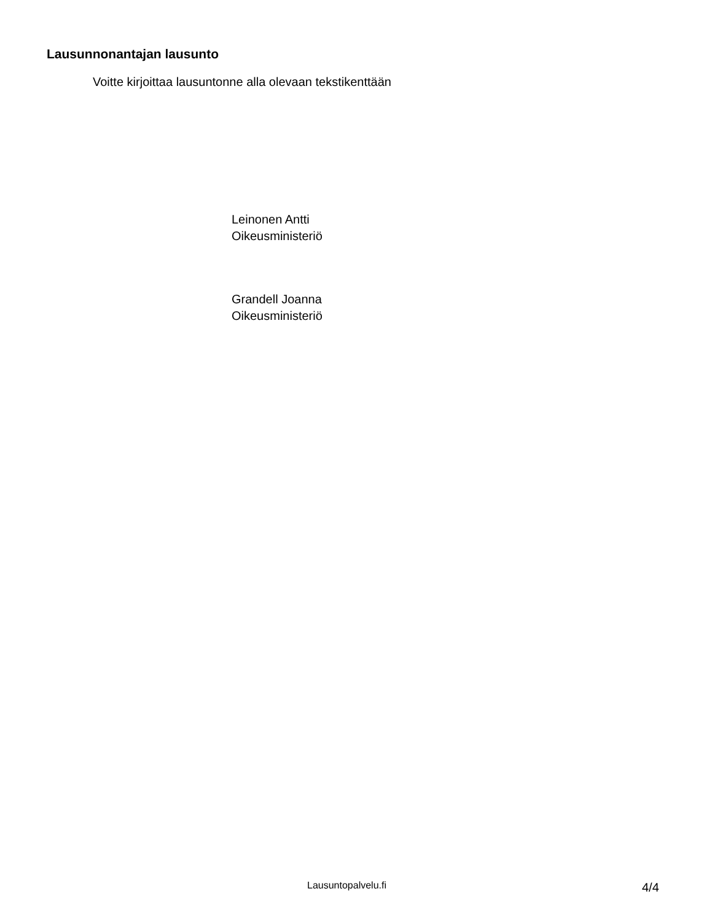Lausunnonantajan lausunto
Voitte kirjoittaa lausuntonne alla olevaan tekstikenttään
Leinonen Antti
Oikeusministeriö
Grandell Joanna
Oikeusministeriö
Lausuntopalvelu.fi 4/4